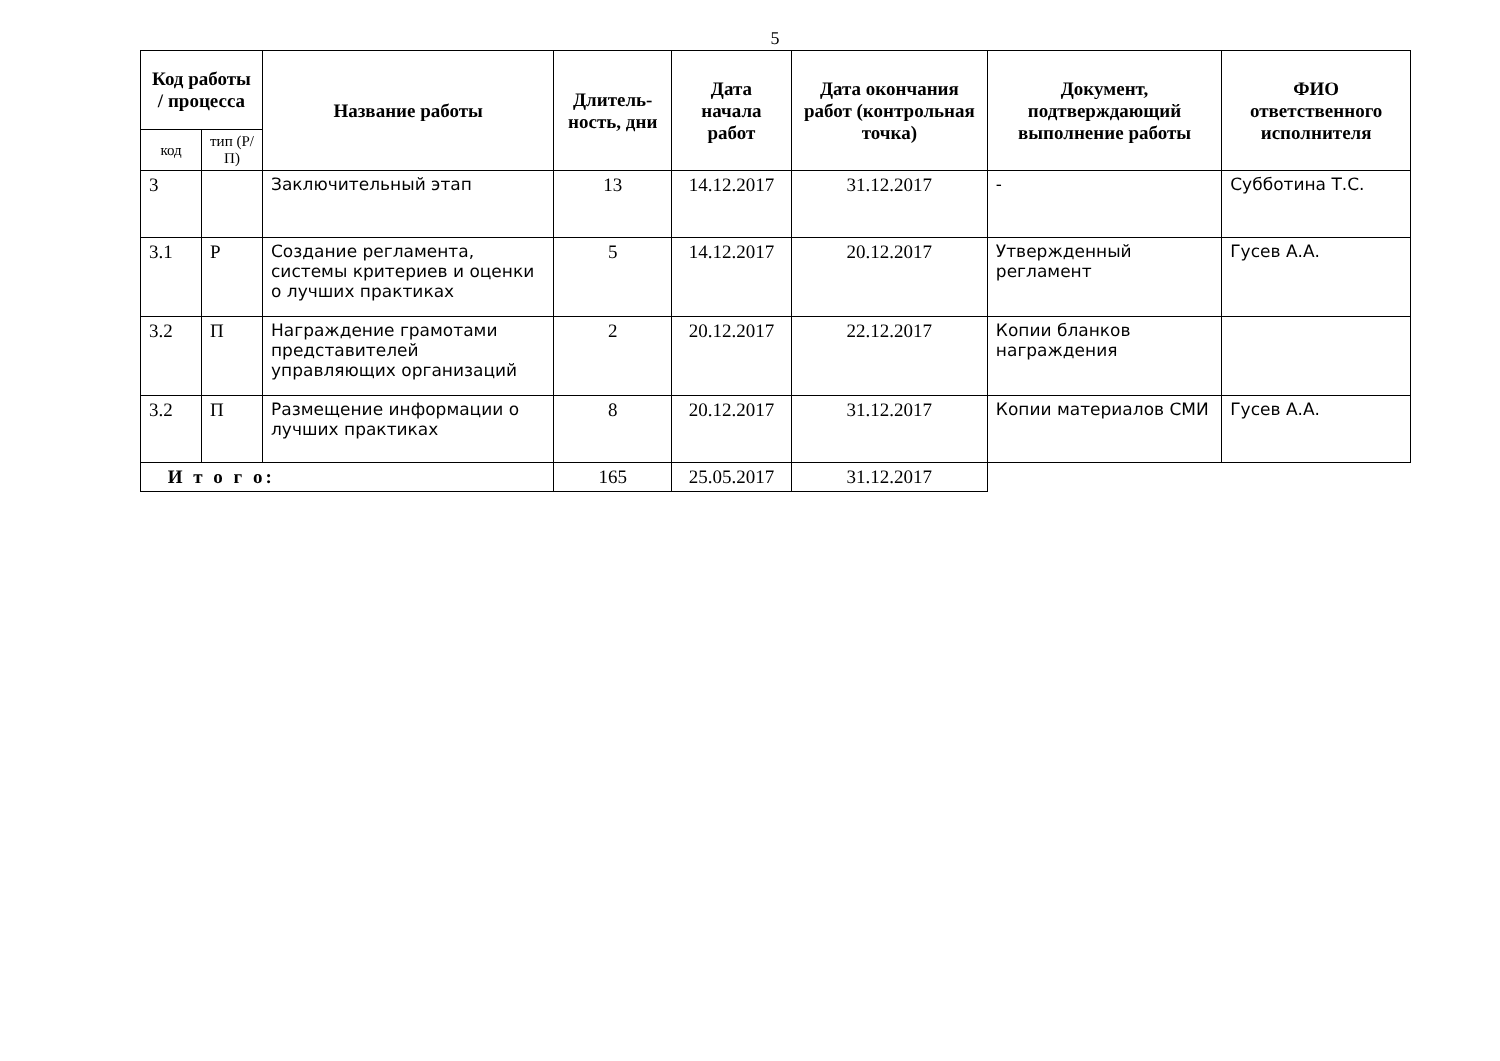5
| Код работы / процесса | | Название работы | Длитель-ность, дни | Дата начала работ | Дата окончания работ (контрольная точка) | Документ, подтверждающий выполнение работы | ФИО ответственного исполнителя |
| --- | --- | --- | --- | --- | --- | --- | --- |
| код | тип (Р/П) | | | | | | |
| 3 | | Заключительный этап | 13 | 14.12.2017 | 31.12.2017 | - | Субботина Т.С. |
| 3.1 | Р | Создание регламента, системы критериев и оценки о лучших практиках | 5 | 14.12.2017 | 20.12.2017 | Утвержденный регламент | Гусев А.А. |
| 3.2 | П | Награждение грамотами представителей управляющих организаций | 2 | 20.12.2017 | 22.12.2017 | Копии бланков награждения | |
| 3.2 | П | Размещение информации о лучших практиках | 8 | 20.12.2017 | 31.12.2017 | Копии материалов СМИ | Гусев А.А. |
| И т о г о: | | | 165 | 25.05.2017 | 31.12.2017 | | |